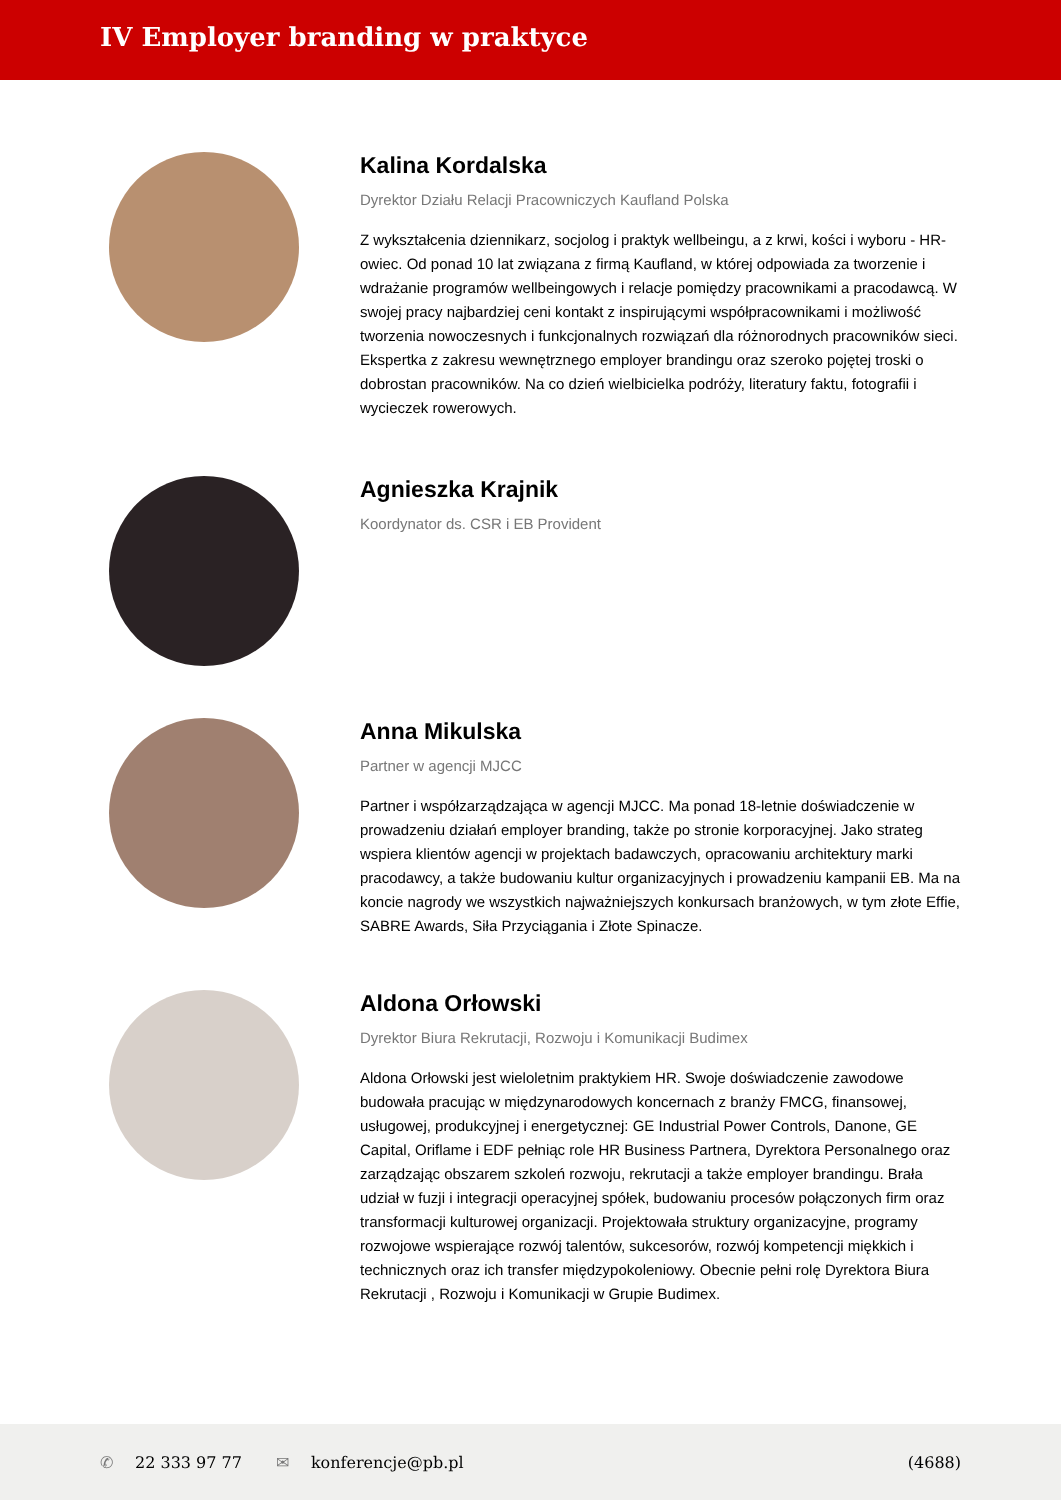IV Employer branding w praktyce
Kalina Kordalska
Dyrektor Działu Relacji Pracowniczych Kaufland Polska
Z wykształcenia dziennikarz, socjolog i praktyk wellbeingu, a z krwi, kości i wyboru - HR-owiec. Od ponad 10 lat związana z firmą Kaufland, w której odpowiada za tworzenie i wdrażanie programów wellbeingowych i relacje pomiędzy pracownikami a pracodawcą. W swojej pracy najbardziej ceni kontakt z inspirującymi współpracownikami i możliwość tworzenia nowoczesnych i funkcjonalnych rozwiązań dla różnorodnych pracowników sieci. Ekspertka z zakresu wewnętrznego employer brandingu oraz szeroko pojętej troski o dobrostan pracowników. Na co dzień wielbicielka podróży, literatury faktu, fotografii i wycieczek rowerowych.
Agnieszka Krajnik
Koordynator ds. CSR i EB Provident
Anna Mikulska
Partner w agencji MJCC
Partner i współzarządzająca w agencji MJCC. Ma ponad 18-letnie doświadczenie w prowadzeniu działań employer branding, także po stronie korporacyjnej. Jako strateg wspiera klientów agencji w projektach badawczych, opracowaniu architektury marki pracodawcy, a także budowaniu kultur organizacyjnych i prowadzeniu kampanii EB. Ma na koncie nagrody we wszystkich najważniejszych konkursach branżowych, w tym złote Effie, SABRE Awards, Siła Przyciągania i Złote Spinacze.
Aldona Orłowski
Dyrektor Biura Rekrutacji, Rozwoju i Komunikacji Budimex
Aldona Orłowski jest wieloletnim praktykiem HR. Swoje doświadczenie zawodowe budowała pracując w międzynarodowych koncernach z branży FMCG, finansowej, usługowej, produkcyjnej i energetycznej: GE Industrial Power Controls, Danone, GE Capital, Oriflame i EDF pełniąc role HR Business Partnera, Dyrektora Personalnego oraz zarządzając obszarem szkoleń rozwoju, rekrutacji a także employer brandingu. Brała udział w fuzji i integracji operacyjnej spółek, budowaniu procesów połączonych firm oraz transformacji kulturowej organizacji. Projektowała struktury organizacyjne, programy rozwojowe wspierające rozwój talentów, sukcesorów, rozwój kompetencji miękkich i technicznych oraz ich transfer międzypokoleniowy. Obecnie pełni rolę Dyrektora Biura Rekrutacji , Rozwoju i Komunikacji w Grupie Budimex.
✆ 22 333 97 77 ✉ konferencje@pb.pl (4688)